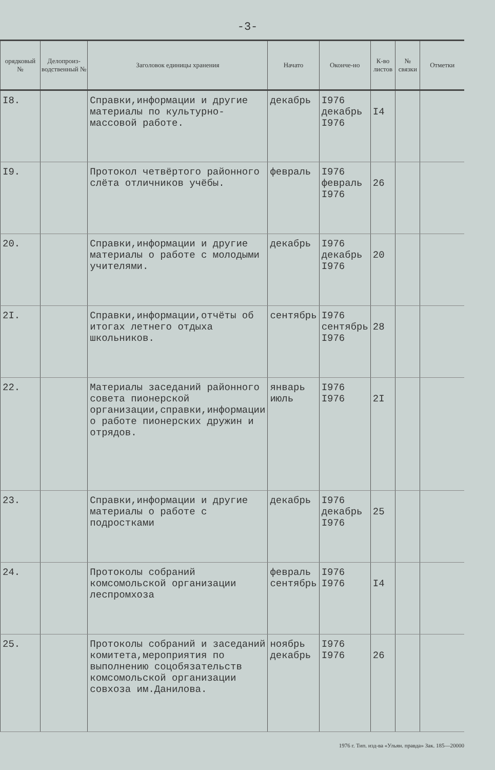-3-
| орядковый № | Делопроиз-водственный № | Заголовок единицы хранения | Начато | Оконче-но | К-во листов | № связки | Отметки |
| --- | --- | --- | --- | --- | --- | --- | --- |
| I8. | | Справки,информации и другие материалы по культурно-массовой работе. | декабрь | I976 декабрь I976 | I4 | | |
| I9. | | Протокол четвёртого районного слёта отличников учёбы. | февраль | I976 февраль I976 | 26 | | |
| 20. | | Справки,информации и другие материалы о работе с молодыми учителями. | декабрь | I976 декабрь I976 | 20 | | |
| 2I. | | Справки,информации,отчёты об итогах летнего отдыха школьников. | сентябрь | I976 сентябрь I976 | 28 | | |
| 22. | | Материалы заседаний районного совета пионерской организации,справки,информации о работе пионерских дружин и отрядов. | январь июль | I976 I976 | 2I | | |
| 23. | | Справки,информации и другие материалы о работе с подростками | декабрь | I976 декабрь I976 | 25 | | |
| 24. | | Протоколы собраний комсомольской организации леспромхоза | февраль сентябрь | I976 I976 | I4 | | |
| 25. | | Протоколы собраний и заседаний комитета,мероприятия по выполнению соцобязательств комсомольской организации совхоза им.Данилова. | ноябрь декабрь | I976 I976 | 26 | | |
1976 г. Тип. изд-ва «Ульян. правда» Зак. 185—20000